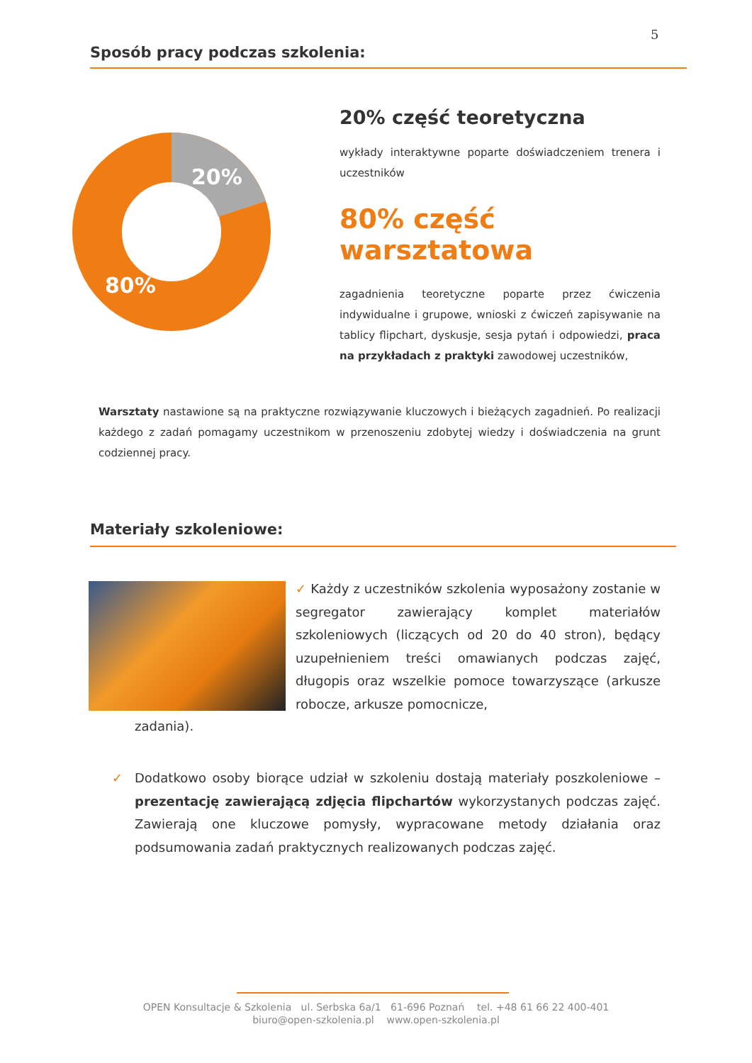5
Sposób pracy podczas szkolenia:
20%
80%
20% część teoretyczna
wykłady interaktywne poparte doświadczeniem trenera i uczestników
80% część warsztatowa
zagadnienia teoretyczne poparte przez ćwiczenia indywidualne i grupowe, wnioski z ćwiczeń zapisywanie na tablicy flipchart, dyskusje, sesja pytań i odpowiedzi, praca na przykładach z praktyki zawodowej uczestników,
Warsztaty nastawione są na praktyczne rozwiązywanie kluczowych i bieżących zagadnień. Po realizacji każdego z zadań pomagamy uczestnikom w przenoszeniu zdobytej wiedzy i doświadczenia na grunt codziennej pracy.
Materiały szkoleniowe:
✓ Każdy z uczestników szkolenia wyposażony zostanie w segregator zawierający komplet materiałów szkoleniowych (liczących od 20 do 40 stron), będący uzupełnieniem treści omawianych podczas zajęć, długopis oraz wszelkie pomoce towarzyszące (arkusze robocze, arkusze pomocnicze,
zadania).
✓ Dodatkowo osoby biorące udział w szkoleniu dostają materiały poszkoleniowe – prezentację zawierającą zdjęcia flipchartów wykorzystanych podczas zajęć. Zawierają one kluczowe pomysły, wypracowane metody działania oraz podsumowania zadań praktycznych realizowanych podczas zajęć.
OPEN Konsultacje & Szkolenia ul. Serbska 6a/1 61-696 Poznań tel. +48 61 66 22 400-401
biuro@open-szkolenia.pl www.open-szkolenia.pl